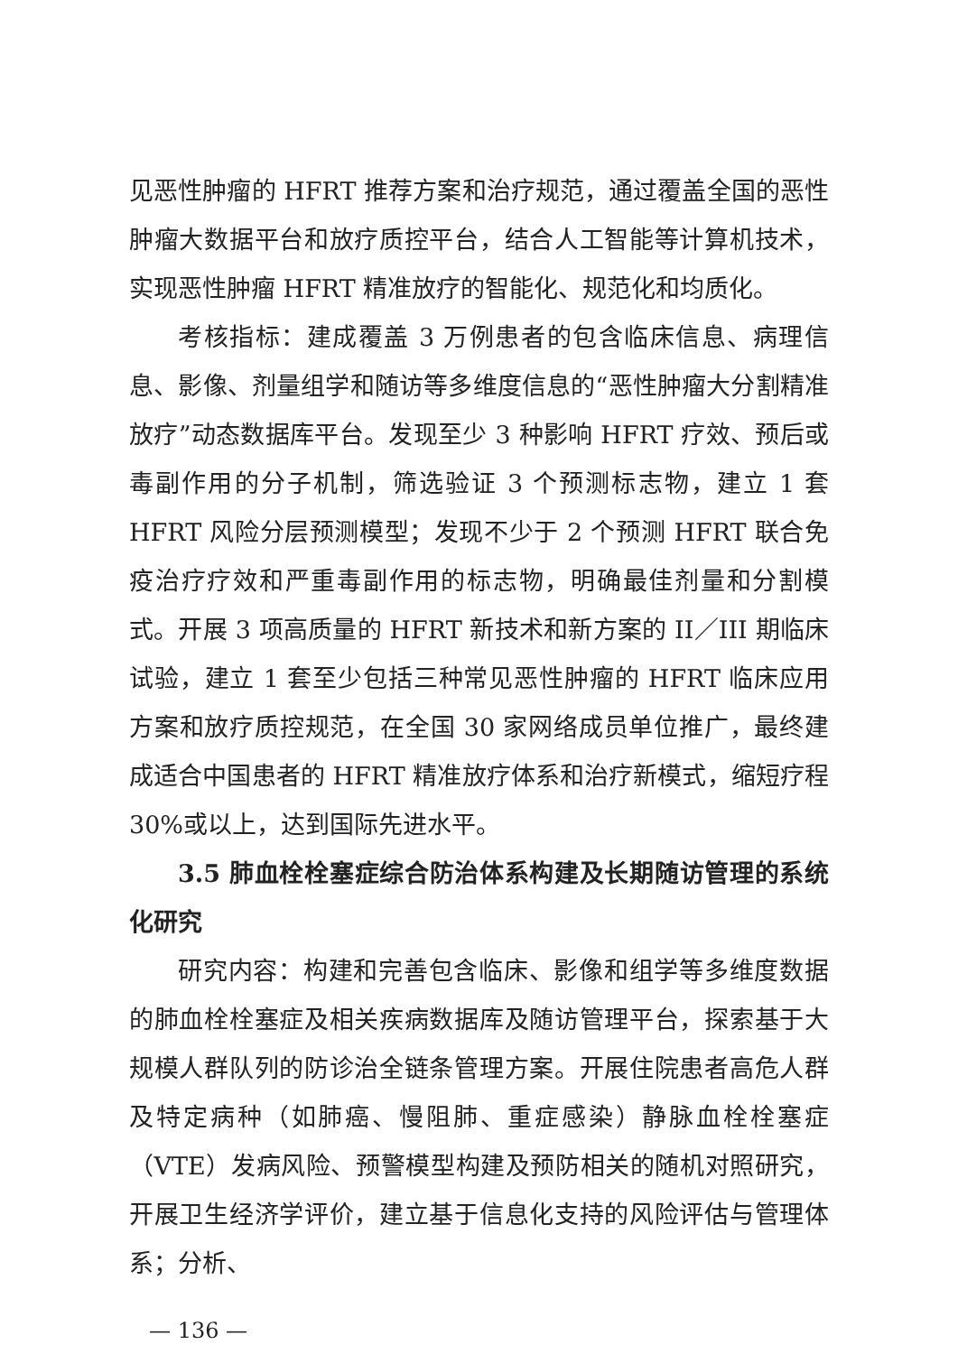见恶性肿瘤的 HFRT 推荐方案和治疗规范，通过覆盖全国的恶性肿瘤大数据平台和放疗质控平台，结合人工智能等计算机技术，实现恶性肿瘤 HFRT 精准放疗的智能化、规范化和均质化。
考核指标：建成覆盖 3 万例患者的包含临床信息、病理信息、影像、剂量组学和随访等多维度信息的“恶性肿瘤大分割精准放疗”动态数据库平台。发现至少 3 种影响 HFRT 疗效、预后或毒副作用的分子机制，筛选验证 3 个预测标志物，建立 1 套 HFRT 风险分层预测模型；发现不少于 2 个预测 HFRT 联合免疫治疗疗效和严重毒副作用的标志物，明确最佳剂量和分割模式。开展 3 项高质量的 HFRT 新技术和新方案的 II／III 期临床试验，建立 1 套至少包括三种常见恶性肿瘤的 HFRT 临床应用方案和放疗质控规范，在全国 30 家网络成员单位推广，最终建成适合中国患者的 HFRT 精准放疗体系和治疗新模式，缩短疗程 30%或以上，达到国际先进水平。
3.5 肺血栓栓塞症综合防治体系构建及长期随访管理的系统化研究
研究内容：构建和完善包含临床、影像和组学等多维度数据的肺血栓栓塞症及相关疾病数据库及随访管理平台，探索基于大规模人群队列的防诊治全链条管理方案。开展住院患者高危人群及特定病种（如肺癌、慢阻肺、重症感染）静脉血栓栓塞症（VTE）发病风险、预警模型构建及预防相关的随机对照研究，开展卫生经济学评价，建立基于信息化支持的风险评估与管理体系；分析、
— 136 —